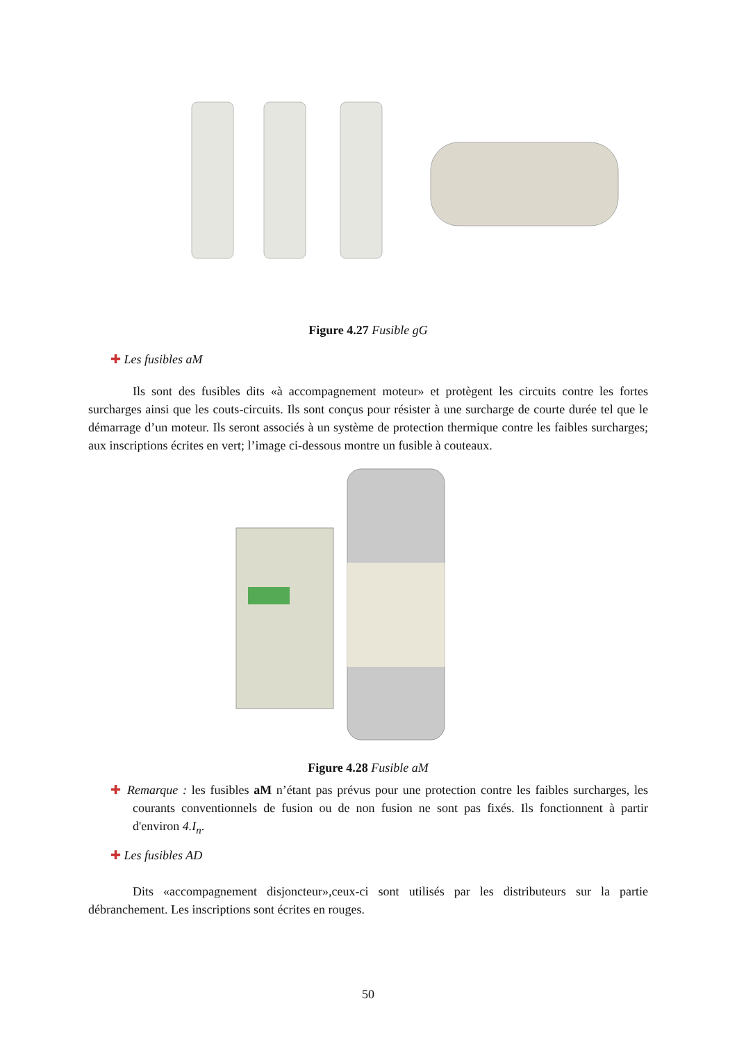Figure 4.27 Fusible gG
✚ Les fusibles aM
Ils sont des fusibles dits «à accompagnement moteur» et protègent les circuits contre les fortes surcharges ainsi que les couts-circuits. Ils sont conçus pour résister à une surcharge de courte durée tel que le démarrage d’un moteur. Ils seront associés à un système de protection thermique contre les faibles surcharges; aux inscriptions écrites en vert; l’image ci-dessous montre un fusible à couteaux.
Figure 4.28 Fusible aM
✚ Remarque : les fusibles aM n’étant pas prévus pour une protection contre les faibles surcharges, les courants conventionnels de fusion ou de non fusion ne sont pas fixés. Ils fonctionnent à partir d'environ 4.I<sub>n</sub>.
✚ Les fusibles AD
Dits «accompagnement disjoncteur»,ceux-ci sont utilisés par les distributeurs sur la partie débranchement. Les inscriptions sont écrites en rouges.
50